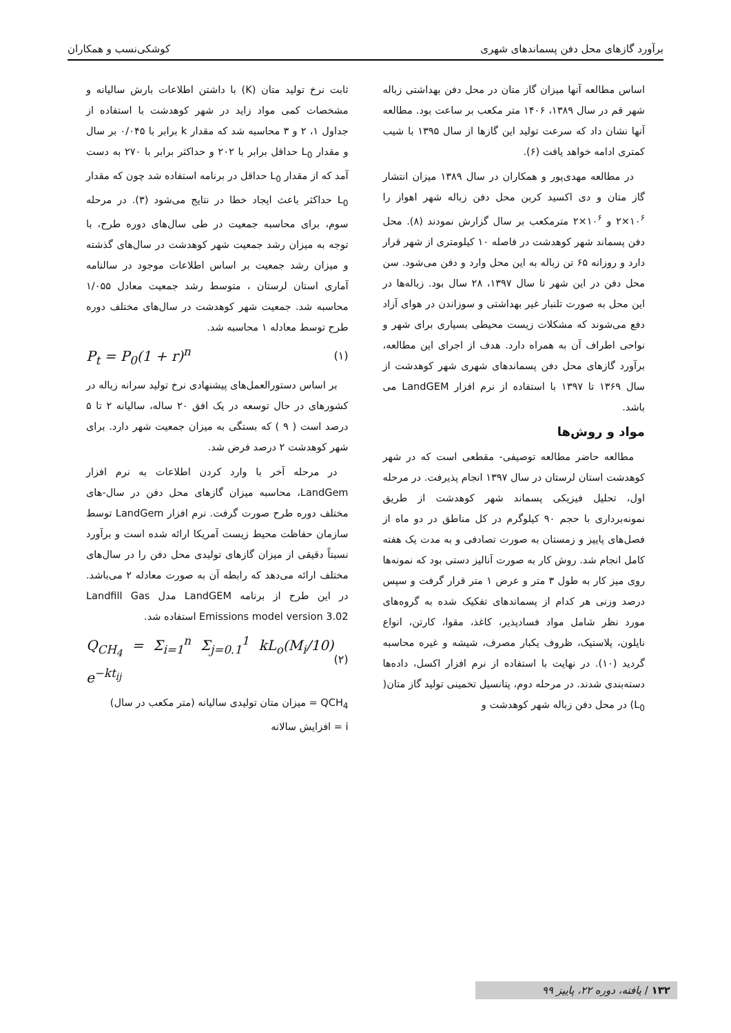برآورد گازهای محل دفن پسماندهای شهری کوشکی‌نسب و همکاران
اساس مطالعه آنها میزان گاز متان در محل دفن بهداشتی زباله شهر قم در سال ۱۳۸۹، ۱۴۰۶ متر مکعب بر ساعت بود. مطالعه آنها نشان داد که سرعت تولید این گازها از سال ۱۳۹۵ با شیب کمتری ادامه خواهد یافت (۶).
در مطالعه مهدی‌پور و همکاران در سال ۱۳۸۹ میزان انتشار گاز متان و دی اکسید کربن محل دفن زباله شهر اهواز را ۱۰<sup>۶</sup>×۲ و ۱۰<sup>۶</sup>×۲ مترمکعب بر سال گزارش نمودند (۸). محل دفن پسماند شهر کوهدشت در فاصله ۱۰ کیلومتری از شهر قرار دارد و روزانه ۶۵ تن زباله به این محل وارد و دفن می‌شود. سن محل دفن در این شهر تا سال ۱۳۹۷، ۲۸ سال بود. زباله‌ها در این محل به صورت تلنبار غیر بهداشتی و سوزاندن در هوای آزاد دفع می‌شوند که مشکلات زیست محیطی بسیاری برای شهر و نواحی اطراف آن به همراه دارد. هدف از اجرای این مطالعه، برآورد گازهای محل دفن پسماندهای شهری شهر کوهدشت از سال ۱۳۶۹ تا ۱۳۹۷ با استفاده از نرم افزار LandGEM می باشد.
مواد و روش‌ها
مطالعه حاضر مطالعه توصیفی- مقطعی است که در شهر کوهدشت استان لرستان در سال ۱۳۹۷ انجام پذیرفت. در مرحله اول، تحلیل فیزیکی پسماند شهر کوهدشت از طریق نمونه‌برداری با حجم ۹۰ کیلوگرم در کل مناطق در دو ماه از فصل‌های پاییز و زمستان به صورت تصادفی و به مدت یک هفته کامل انجام شد. روش کار به صورت آنالیز دستی بود که نمونه‌ها روی میز کار به طول ۳ متر و عرض ۱ متر قرار گرفت و سپس درصد وزنی هر کدام از پسماندهای تفکیک شده به گروه‌های مورد نظر شامل مواد فسادپذیر، کاغذ، مقوا، کارتن، انواع نایلون، پلاستیک، ظروف یکبار مصرف، شیشه و غیره محاسبه گردید (۱۰). در نهایت با استفاده از نرم افزار اکسل، داده‌ها دسته‌بندی شدند. در مرحله دوم، پتانسیل تخمینی تولید گاز متان( L<sub>0</sub>) در محل دفن زباله شهر کوهدشت و
ثابت نرخ تولید متان (K) با داشتن اطلاعات بارش سالیانه و مشخصات کمی مواد زاید در شهر کوهدشت با استفاده از جداول ۱، ۲ و ۳ محاسبه شد که مقدار k برابر با ۰/۰۴۵ بر سال و مقدار L<sub>0</sub> حداقل برابر با ۲۰۲ و حداکثر برابر با ۲۷۰ به دست آمد که از مقدار L<sub>0</sub> حداقل در برنامه استفاده شد چون که مقدار L<sub>0</sub> حداکثر باعث ایجاد خطا در نتایج می‌شود (۳). در مرحله سوم، برای محاسبه جمعیت در طی سال‌های دوره طرح، با توجه به میزان رشد جمعیت شهر کوهدشت در سال‌های گذشته و میزان رشد جمعیت بر اساس اطلاعات موجود در سالنامه آماری استان لرستان ، متوسط رشد جمعیت معادل ۱/۰۵۵ محاسبه شد. جمعیت شهر کوهدشت در سال‌های مختلف دوره طرح توسط معادله ۱ محاسبه شد.
P<sub>t</sub> = P<sub>0</sub>(1 + r)<sup>n</sup> (۱)
بر اساس دستورالعمل‌های پیشنهادی نرخ تولید سرانه زباله در کشورهای در حال توسعه در یک افق ۲۰ ساله، سالیانه ۲ تا ۵ درصد است ( ۹ ) که بستگی به میزان جمعیت شهر دارد. برای شهر کوهدشت ۲ درصد فرض شد.
در مرحله آخر با وارد کردن اطلاعات به نرم افزار LandGem، محاسبه میزان گازهای محل دفن در سال-های مختلف دوره طرح صورت گرفت. نرم افزار LandGem توسط سازمان حفاظت محیط زیست آمریکا ارائه شده است و برآورد نسبتاً دقیقی از میزان گازهای تولیدی محل دفن را در سال‌های مختلف ارائه می‌دهد که رابطه آن به صورت معادله ۲ می‌باشد. در این طرح از برنامه LandGEM مدل Landfill Gas Emissions model version 3.02 استفاده شد.
Q<sub>CH<sub>4</sub></sub> = Σ<sub>i=1</sub><sup>n</sup> Σ<sub>j=0.1</sub><sup>1</sup> kL<sub>o</sub>(M<sub>i</sub>/10) e<sup>−kt<sub>ij</sub></sup> (۲)
QCH<sub>4</sub> = میزان متان تولیدی سالیانه (متر مکعب در سال)
i = افزایش سالانه
۱۳۲ / یافته، دوره ۲۲، پاییز ۹۹